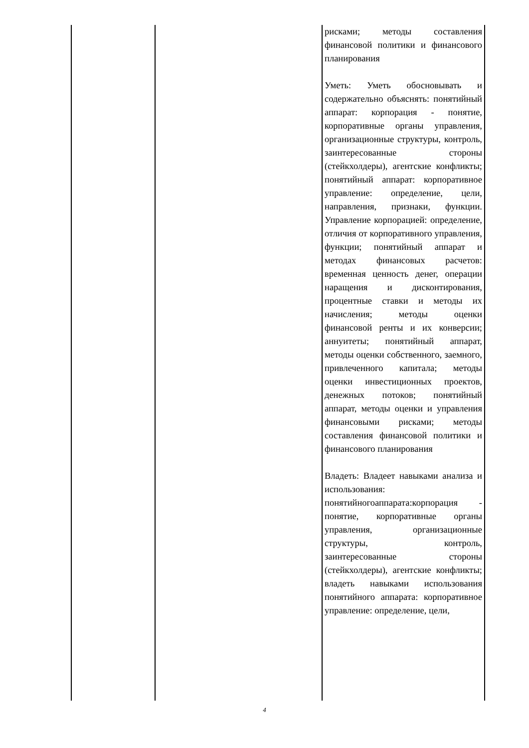| | | рисками; методы составления финансовой политики и финансового планирования Уметь: Уметь обосновывать и содержательно объяснять: понятийный аппарат: корпорация - понятие, корпоративные органы управления, организационные структуры, контроль, заинтересованные стороны (стейкхолдеры), агентские конфликты; понятийный аппарат: корпоративное управление: определение, цели, направления, признаки, функции. Управление корпорацией: определение, отличия от корпоративного управления, функции; понятийный аппарат и методах финансовых расчетов: временная ценность денег, операции наращения и дисконтирования, процентные ставки и методы их начисления; методы оценки финансовой ренты и их конверсии; аннуитеты; понятийный аппарат, методы оценки собственного, заемного, привлеченного капитала; методы оценки инвестиционных проектов, денежных потоков; понятийный аппарат, методы оценки и управления финансовыми рисками; методы составления финансовой политики и финансового планирования Владеть: Владеет навыками анализа и использования: понятийногоаппарата:корпорация - понятие, корпоративные органы управления, организационные структуры, контроль, заинтересованные стороны (стейкхолдеры), агентские конфликты; владеть навыками использования понятийного аппарата: корпоративное управление: определение, цели, |
4